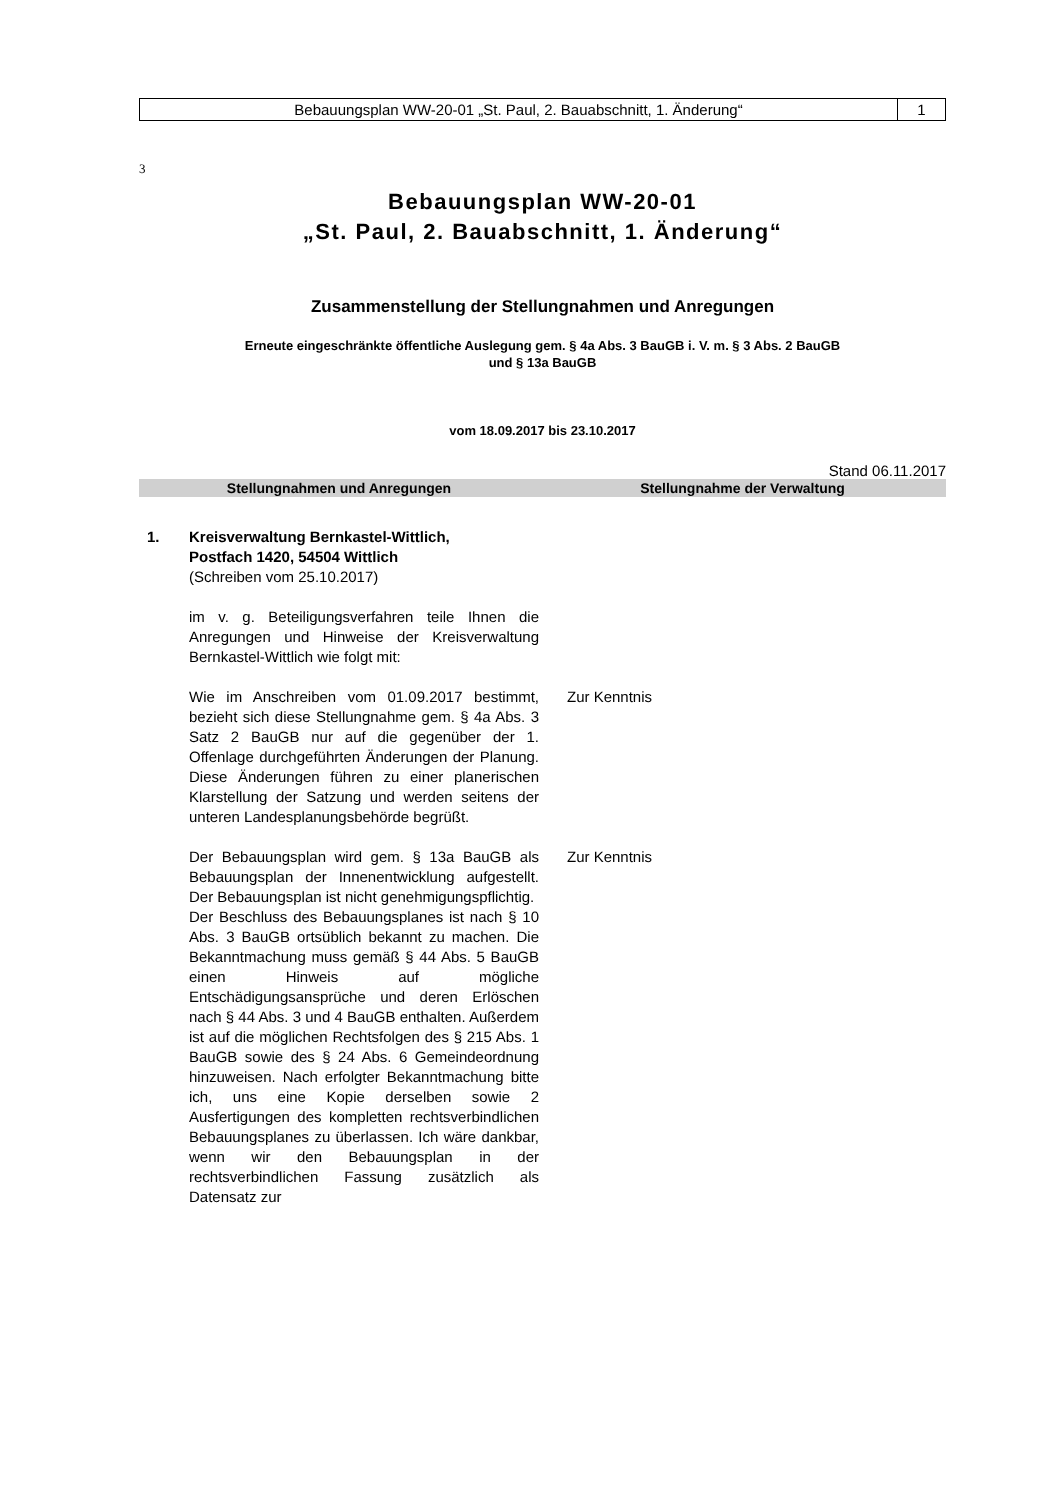Bebauungsplan WW-20-01 „St. Paul, 2. Bauabschnitt, 1. Änderung“
1
3
Bebauungsplan WW-20-01
„St. Paul, 2. Bauabschnitt, 1. Änderung“
Zusammenstellung der Stellungnahmen und Anregungen
Erneute eingeschränkte öffentliche Auslegung gem. § 4a Abs. 3 BauGB i. V. m. § 3 Abs. 2 BauGB
und § 13a BauGB
vom 18.09.2017 bis 23.10.2017
Stand 06.11.2017
| Stellungnahmen und Anregungen | Stellungnahme der Verwaltung |
| --- | --- |
| 1. Kreisverwaltung Bernkastel-Wittlich, Postfach 1420, 54504 Wittlich (Schreiben vom 25.10.2017) | |
| im v. g. Beteiligungsverfahren teile Ihnen die Anregungen und Hinweise der Kreisverwaltung Bernkastel-Wittlich wie folgt mit: | |
| Wie im Anschreiben vom 01.09.2017 bestimmt, bezieht sich diese Stellungnahme gem. § 4a Abs. 3 Satz 2 BauGB nur auf die gegenüber der 1. Offenlage durchgeführten Änderungen der Planung. Diese Änderungen führen zu einer planerischen Klarstellung der Satzung und werden seitens der unteren Landesplanungsbehörde begrüßt. | Zur Kenntnis |
| Der Bebauungsplan wird gem. § 13a BauGB als Bebauungsplan der Innenentwicklung aufgestellt. Der Bebauungsplan ist nicht genehmigungspflichtig. Der Beschluss des Bebauungsplanes ist nach § 10 Abs. 3 BauGB ortsüblich bekannt zu machen. Die Bekanntmachung muss gemäß § 44 Abs. 5 BauGB einen Hinweis auf mögliche Entschädigungsansprüche und deren Erlöschen nach § 44 Abs. 3 und 4 BauGB enthalten. Außerdem ist auf die möglichen Rechtsfolgen des § 215 Abs. 1 BauGB sowie des § 24 Abs. 6 Gemeindeordnung hinzuweisen. Nach erfolgter Bekanntmachung bitte ich, uns eine Kopie derselben sowie 2 Ausfertigungen des kompletten rechtsverbindlichen Bebauungsplanes zu überlassen. Ich wäre dankbar, wenn wir den Bebauungsplan in der rechtsverbindlichen Fassung zusätzlich als Datensatz zur | Zur Kenntnis |